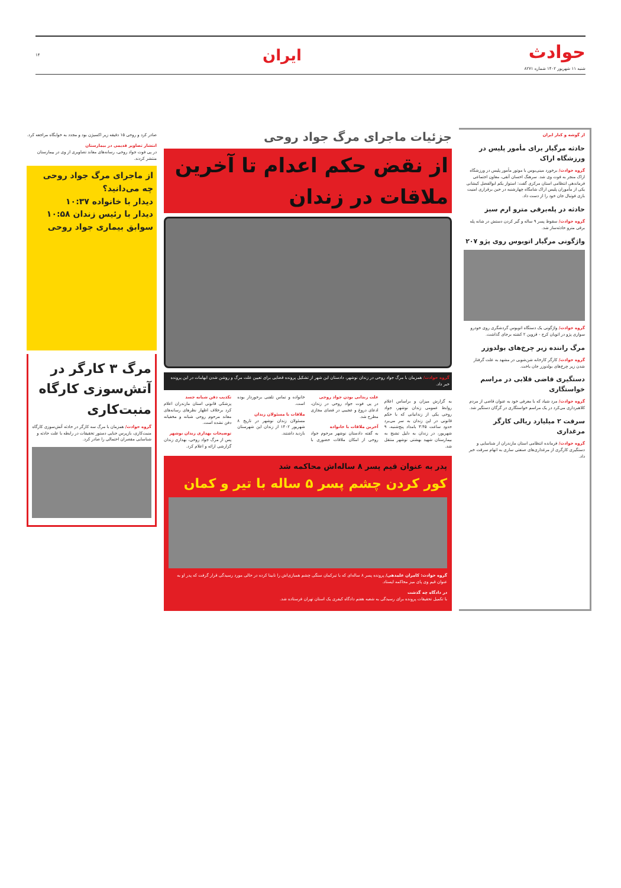حوادث
شنبه ۱۱ شهریور ۱۴۰۲ شماره ۸۲۷۱
ایران
۱۴
از گوشه و کنار ایران
حادثه مرگبار برای مأمور پلیس در ورزشگاه اراک
گروه حوادث/ برخورد مینی‌بوس با موتور مأمور پلیس در ورزشگاه اراک منجر به فوت وی شد. سرهنگ احسان آتقی، معاون اجتماعی فرماندهی انتظامی استان مرکزی گفت: استوار یکم ابوالفضل کیشانی یکی از مأموران پلیس اراک شامگاه چهارشنبه در حین برقراری امنیت بازی فوتبال جان خود را از دست داد.
حادثه در پله‌برقی مترو ارم سبز
گروه حوادث/ سقوط پسر ۹ ساله و گیر کردن دستش در شانه پله برقی مترو حادثه‌ساز شد.
واژگونی مرگبار اتوبوس روی پژو ۲۰۷
گروه حوادث/ واژگونی یک دستگاه اتوبوس گردشگری روی خودرو سواری پژو در اتوبان کرج - قزوین ۲ کشته برجای گذاشت.
مرگ راننده زیر چرخ‌های بولدوزر
گروه حوادث/ کارگر کارخانه شن‌شویی در مشهد به علت گرفتار شدن زیر چرخ‌های بولدوزر جان باخت.
دستگیری قاضی قلابی در مراسم خواستگاری
گروه حوادث/ مرد شیاد که با معرفی خود به عنوان قاضی از مردم کلاهبرداری می‌کرد در یک مراسم خواستگاری در گرگان دستگیر شد.
سرقت ۲ میلیارد ریالی کارگر مرغداری
گروه حوادث/ فرمانده انتظامی استان مازندران از شناسایی و دستگیری کارگری از مرغداری‌های صنعتی ساری به اتهام سرقت خبر داد.
جزئیات ماجرای مرگ جواد روحی
از نقض حکم اعدام تا آخرین ملاقات در زندان
گروه حوادث/ همزمان با مرگ جواد روحی در زندان نوشهر، دادستان این شهر از تشکیل پرونده قضایی برای تعیین علت مرگ و روشن شدن ابهامات در این پرونده خبر داد.
به گزارش میزان و براساس اعلام روابط عمومی زندان نوشهر، جواد روحی یکی از زندانیانی که با حکم قانونی در این زندان به سر می‌برد حدود ساعت ۳:۴۵ بامداد پنج‌شنبه، ۹ شهریور، در زندان به دلیل تشنج به بیمارستان شهید بهشتی نوشهر منتقل شد.
علت زندانی بودن جواد روحی
در پی فوت جواد روحی در زندان، ادعای دروغ و عجیبی در فضای مجازی مطرح شد.
آخرین ملاقات با خانواده
به گفته دادستان نوشهر مرحوم جواد روحی از امکان ملاقات حضوری با خانواده و تماس تلفنی برخوردار بوده است.
ملاقات با مسئولان زندان
مسئولان زندان نوشهر در تاریخ ۸ شهریور ۱۴۰۲ از زندان این شهرستان بازدید داشتند.
تکذیب دفن شبانه جسد
پزشکی قانونی استان مازندران اعلام کرد برخلاف اظهار نظرهای رسانه‌های معاند مرحوم روحی شبانه و مخفیانه دفن نشده است.
توضیحات بهداری زندان نوشهر
پس از مرگ جواد روحی، بهداری زندان گزارشی ارائه و اعلام کرد.
پدر به عنوان قیم پسر ۸ ساله‌اش محاکمه شد
کور کردن چشم پسر ۵ ساله با تیر و کمان
گروه حوادث: کامران علمدهی/ پرونده پسر ۸ ساله‌ای که با تیرکمان سنگی چشم همبازی‌اش را نابینا کرده در حالی مورد رسیدگی قرار گرفت که پدر او به عنوان قیم وی پای میز محاکمه ایستاد.
در دادگاه چه گذشت
با تکمیل تحقیقات پرونده برای رسیدگی به شعبه هفتم دادگاه کیفری یک استان تهران فرستاده شد.
صادر کرد و روحی ۱۵ دقیقه زیر اکسیژن بود و مجدد به خوابگاه مراجعه کرد.
انتشار تصاویر قدیمی در بیمارستان
در پی فوت جواد روحی، رسانه‌های معاند تصاویری از وی در بیمارستان منتشر کردند.
از ماجرای مرگ جواد روحی چه می‌دانید؟
دیدار با خانواده ۱۰:۳۷
دیدار با رئیس زندان ۱۰:۵۸
سوابق بیماری جواد روحی
مرگ ۳ کارگر در آتش‌سوزی کارگاه منبت‌کاری
گروه حوادث/ همزمان با مرگ سه کارگر در حادثه آتش‌سوزی کارگاه منبت‌کاری، بازپرس جنایی دستور تحقیقات در رابطه با علت حادثه و شناسایی مقصران احتمالی را صادر کرد.